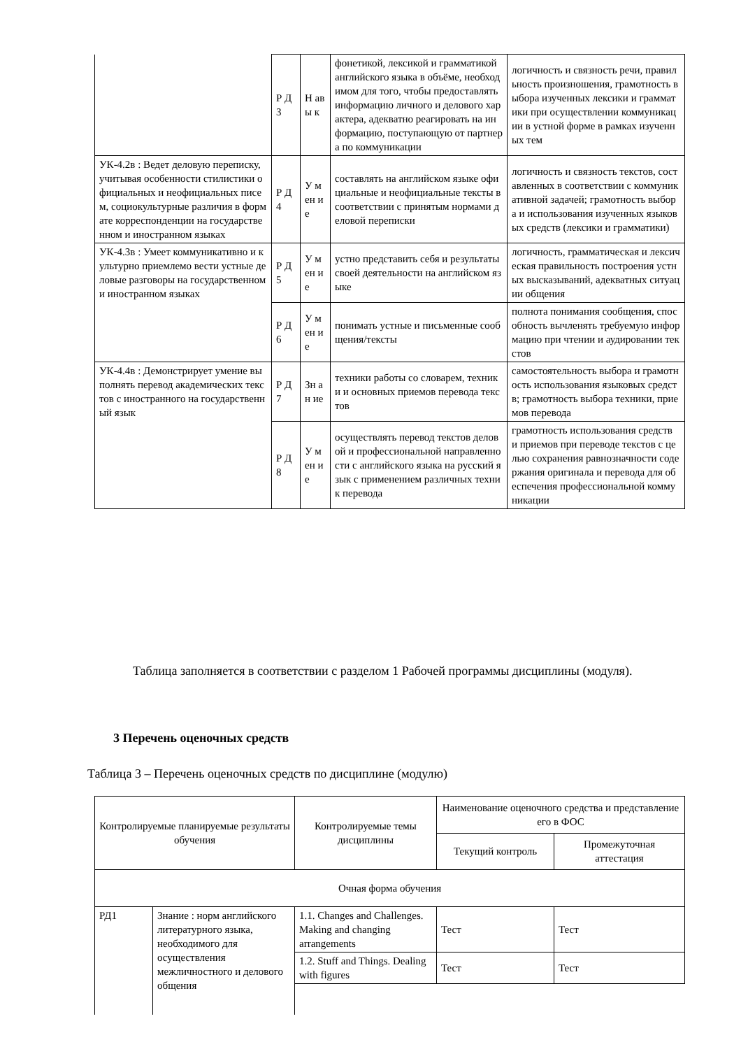| | Р Д 3 | Н ав ы к | фонетикой, лексикой и грамматикой английского языка в объёме, необходимом для того, чтобы предоставлять информацию личного и делового характера, адекватно реагировать на информацию, поступающую от партнера по коммуникации | логичность и связность речи, правильность произношения, грамотность выбора изученных лексики и грамматики при осуществлении коммуникации в устной форме в рамках изученных тем |
| УК-4.2в : Ведет деловую переписку, учитывая особенности стилистики официальных и неофициальных писем, социокультурные различия в формате корреспонденции на государственном и иностранном языках | Р Д 4 | У м ен ие | составлять на английском языке официальные и неофициальные тексты в соответствии с принятым нормами деловой переписки | логичность и связность текстов, составленных в соответствии с коммуникативной задачей; грамотность выбора и использования изученных языковых средств (лексики и грамматики) |
| УК-4.3в : Умеет коммуникативно и культурно приемлемо вести устные деловые разговоры на государственном и иностранном языках | Р Д 5 | У м ен ие | устно представить себя и результаты своей деятельности на английском языке | логичность, грамматическая и лексическая правильность построения устных высказываний, адекватных ситуации общения |
| | Р Д 6 | У м ен ие | понимать устные и письменные сообщения/тексты | полнота понимания сообщения, способность вычленять требуемую информацию при чтении и аудировании текстов |
| УК-4.4в : Демонстрирует умение выполнять перевод академических текстов с иностранного на государственный язык | Р Д 7 | Зн ан ие | техники работы со словарем, техники и основных приемов перевода текстов | самостоятельность выбора и грамотность использования языковых средств; грамотность выбора техники, приемов перевода |
| | Р Д 8 | У м ен ие | осуществлять перевод текстов деловой и профессиональной направленности с английского языка на русский язык с применением различных техник перевода | грамотность использования средств и приемов при переводе текстов с целью сохранения равнозначности содержания оригинала и перевода для обеспечения профессиональной коммуникации |
Таблица заполняется в соответствии с разделом 1 Рабочей программы дисциплины (модуля).
3 Перечень оценочных средств
Таблица 3 – Перечень оценочных средств по дисциплине (модулю)
| Контролируемые планируемые результаты обучения | | Контролируемые темы дисциплины | Наименование оценочного средства и представление его в ФОС | |
| --- | --- | --- | --- | --- |
| | | | Текущий контроль | Промежуточная аттестация |
| Очная форма обучения | | | | |
| РД1 | Знание : норм английского литературного языка, необходимого для осуществления межличностного и делового общения | 1.1. Changes and Challenges. Making and changing arrangements | Тест | Тест |
| | | 1.2. Stuff and Things. Dealing with figures | Тест | Тест |